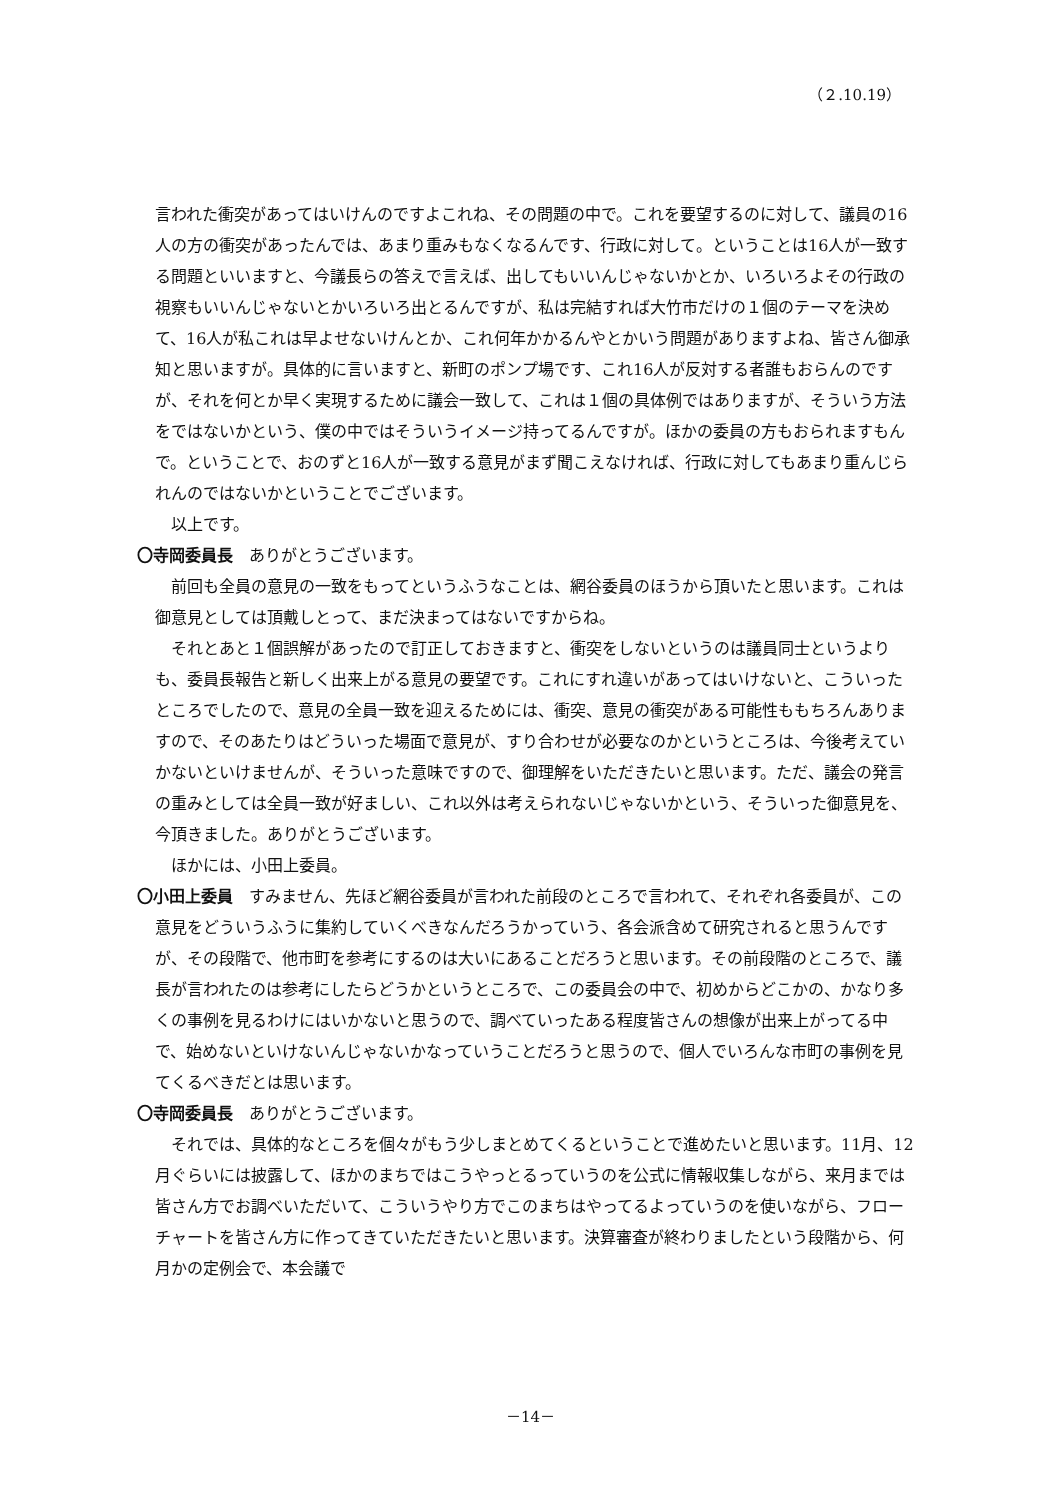（２.10.19）
言われた衝突があってはいけんのですよこれね、その問題の中で。これを要望するのに対して、議員の16人の方の衝突があったんでは、あまり重みもなくなるんです、行政に対して。ということは16人が一致する問題といいますと、今議長らの答えで言えば、出してもいいんじゃないかとか、いろいろよその行政の視察もいいんじゃないとかいろいろ出とるんですが、私は完結すれば大竹市だけの１個のテーマを決めて、16人が私これは早よせないけんとか、これ何年かかるんやとかいう問題がありますよね、皆さん御承知と思いますが。具体的に言いますと、新町のポンプ場です、これ16人が反対する者誰もおらんのですが、それを何とか早く実現するために議会一致して、これは１個の具体例ではありますが、そういう方法をではないかという、僕の中ではそういうイメージ持ってるんですが。ほかの委員の方もおられますもんで。ということで、おのずと16人が一致する意見がまず聞こえなければ、行政に対してもあまり重んじられんのではないかということでございます。
以上です。
〇寺岡委員長　ありがとうございます。
前回も全員の意見の一致をもってというふうなことは、網谷委員のほうから頂いたと思います。これは御意見としては頂戴しとって、まだ決まってはないですからね。
それとあと１個誤解があったので訂正しておきますと、衝突をしないというのは議員同士というよりも、委員長報告と新しく出来上がる意見の要望です。これにすれ違いがあってはいけないと、こういったところでしたので、意見の全員一致を迎えるためには、衝突、意見の衝突がある可能性ももちろんありますので、そのあたりはどういった場面で意見が、すり合わせが必要なのかというところは、今後考えていかないといけませんが、そういった意味ですので、御理解をいただきたいと思います。ただ、議会の発言の重みとしては全員一致が好ましい、これ以外は考えられないじゃないかという、そういった御意見を、今頂きました。ありがとうございます。
ほかには、小田上委員。
〇小田上委員　すみません、先ほど網谷委員が言われた前段のところで言われて、それぞれ各委員が、この意見をどういうふうに集約していくべきなんだろうかっていう、各会派含めて研究されると思うんですが、その段階で、他市町を参考にするのは大いにあることだろうと思います。その前段階のところで、議長が言われたのは参考にしたらどうかというところで、この委員会の中で、初めからどこかの、かなり多くの事例を見るわけにはいかないと思うので、調べていったある程度皆さんの想像が出来上がってる中で、始めないといけないんじゃないかなっていうことだろうと思うので、個人でいろんな市町の事例を見てくるべきだとは思います。
〇寺岡委員長　ありがとうございます。
それでは、具体的なところを個々がもう少しまとめてくるということで進めたいと思います。11月、12月ぐらいには披露して、ほかのまちではこうやっとるっていうのを公式に情報収集しながら、来月までは皆さん方でお調べいただいて、こういうやり方でこのまちはやってるよっていうのを使いながら、フローチャートを皆さん方に作ってきていただきたいと思います。決算審査が終わりましたという段階から、何月かの定例会で、本会議で
－14－